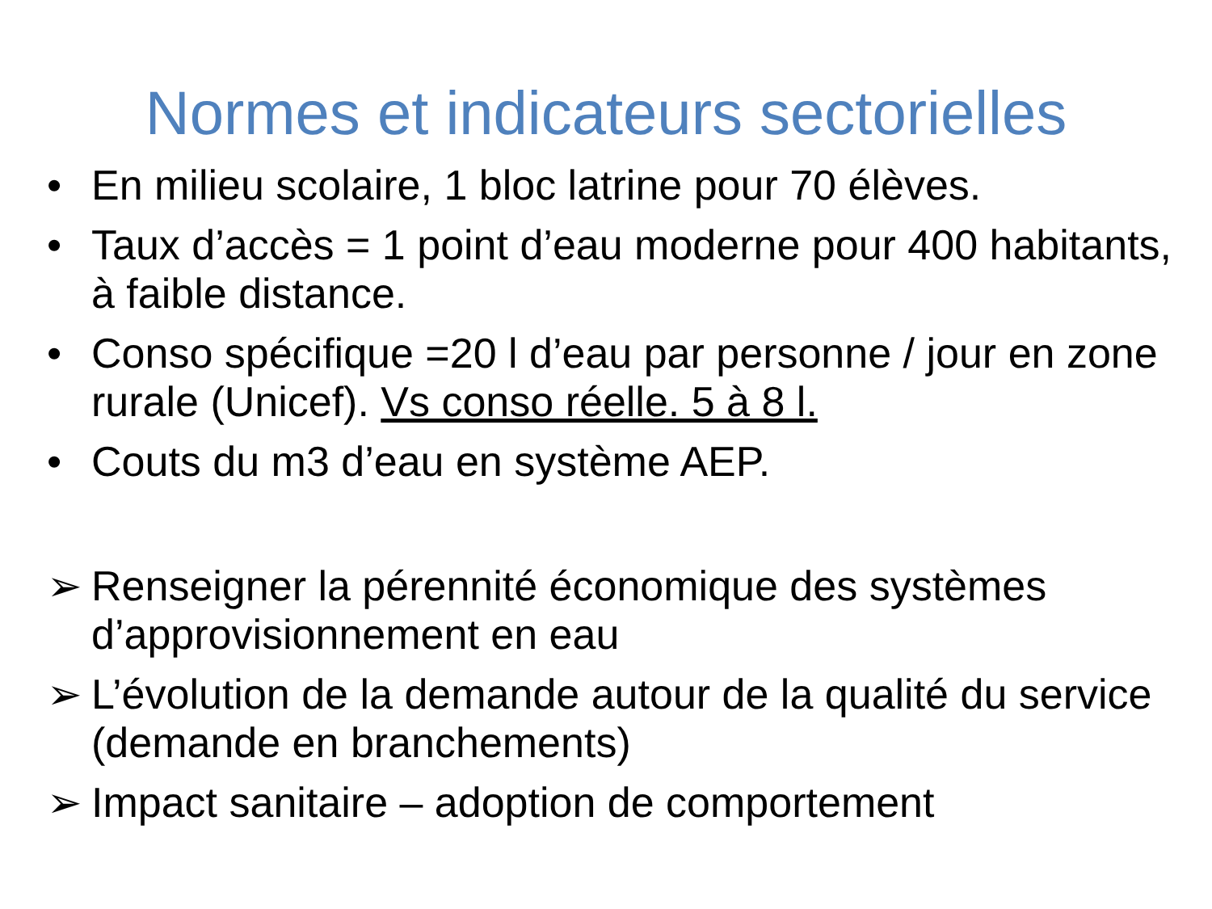Normes et indicateurs sectorielles
• En milieu scolaire, 1 bloc latrine pour 70 élèves.
• Taux d’accès = 1 point d’eau moderne pour 400 habitants, à faible distance.
• Conso spécifique =20 l d’eau par personne / jour en zone rurale (Unicef). Vs conso réelle. 5 à 8 l.
• Couts du m3 d’eau en système AEP.
➢ Renseigner la pérennité économique des systèmes d’approvisionnement en eau
➢ L’évolution de la demande autour de la qualité du service (demande en branchements)
➢ Impact sanitaire – adoption de comportement